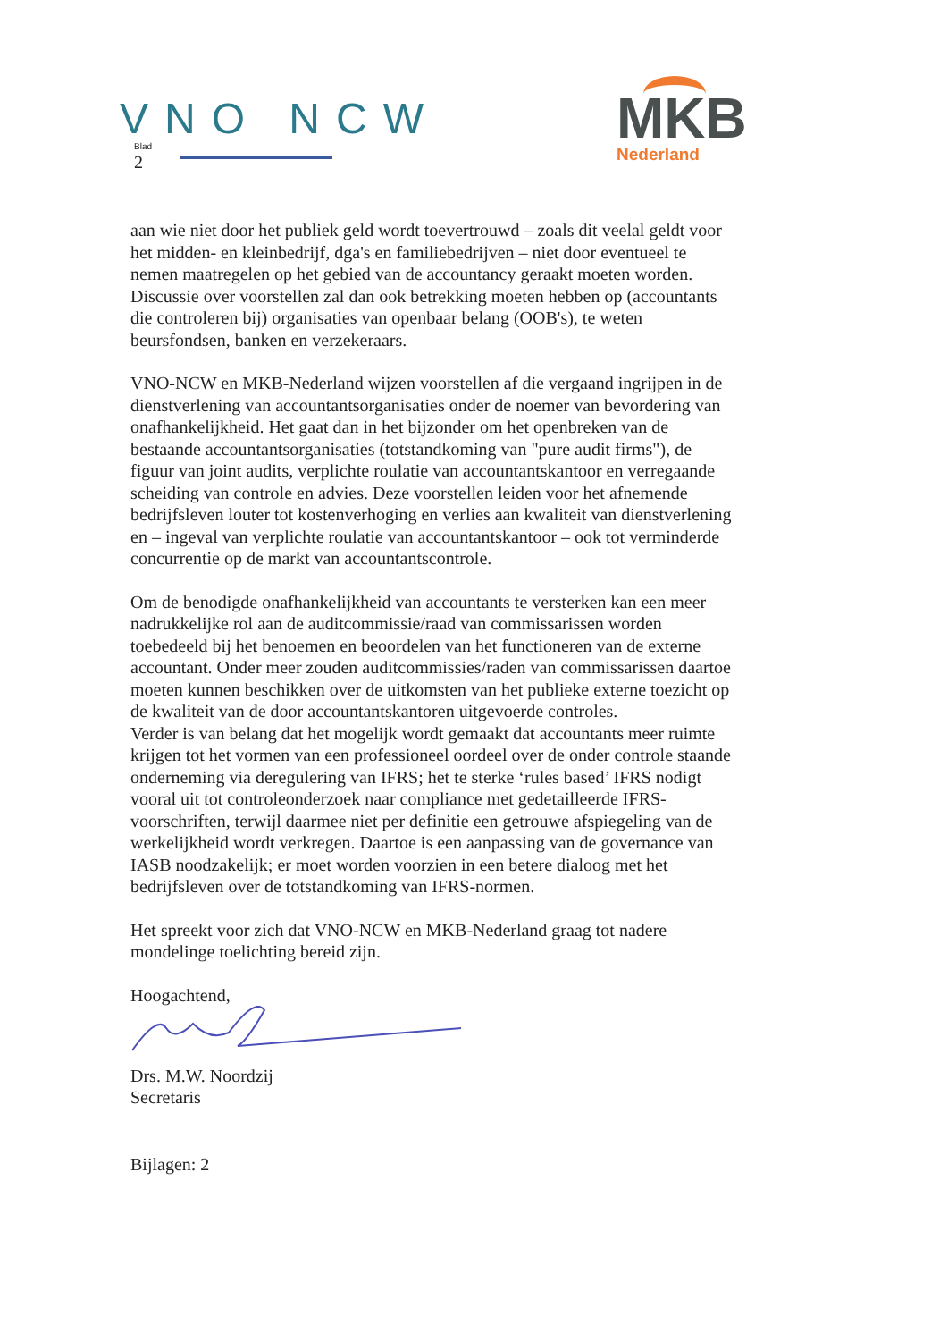VNO NCW
Blad
2
MKB
Nederland
aan wie niet door het publiek geld wordt toevertrouwd – zoals dit veelal geldt voor het midden- en kleinbedrijf, dga's en familiebedrijven – niet door eventueel te nemen maatregelen op het gebied van de accountancy geraakt moeten worden. Discussie over voorstellen zal dan ook betrekking moeten hebben op (accountants die controleren bij) organisaties van openbaar belang (OOB's), te weten beursfondsen, banken en verzekeraars.
VNO-NCW en MKB-Nederland wijzen voorstellen af die vergaand ingrijpen in de dienstverlening van accountantsorganisaties onder de noemer van bevordering van onafhankelijkheid. Het gaat dan in het bijzonder om het openbreken van de bestaande accountantsorganisaties (totstandkoming van "pure audit firms"), de figuur van joint audits, verplichte roulatie van accountantskantoor en verregaande scheiding van controle en advies. Deze voorstellen leiden voor het afnemende bedrijfsleven louter tot kostenverhoging en verlies aan kwaliteit van dienstverlening en – ingeval van verplichte roulatie van accountantskantoor – ook tot verminderde concurrentie op de markt van accountantscontrole.
Om de benodigde onafhankelijkheid van accountants te versterken kan een meer nadrukkelijke rol aan de auditcommissie/raad van commissarissen worden toebedeeld bij het benoemen en beoordelen van het functioneren van de externe accountant. Onder meer zouden auditcommissies/raden van commissarissen daartoe moeten kunnen beschikken over de uitkomsten van het publieke externe toezicht op de kwaliteit van de door accountantskantoren uitgevoerde controles.
Verder is van belang dat het mogelijk wordt gemaakt dat accountants meer ruimte krijgen tot het vormen van een professioneel oordeel over de onder controle staande onderneming via deregulering van IFRS; het te sterke ‘rules based’ IFRS nodigt vooral uit tot controleonderzoek naar compliance met gedetailleerde IFRS-voorschriften, terwijl daarmee niet per definitie een getrouwe afspiegeling van de werkelijkheid wordt verkregen. Daartoe is een aanpassing van de governance van IASB noodzakelijk; er moet worden voorzien in een betere dialoog met het bedrijfsleven over de totstandkoming van IFRS-normen.
Het spreekt voor zich dat VNO-NCW en MKB-Nederland graag tot nadere mondelinge toelichting bereid zijn.
Hoogachtend,
Drs. M.W. Noordzij
Secretaris
Bijlagen: 2